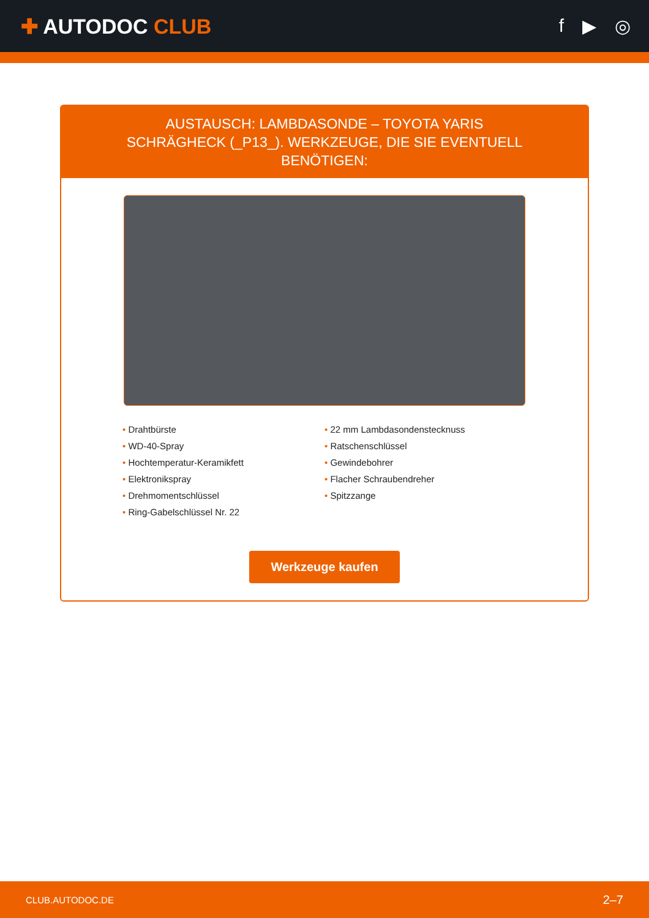✚ AUTODOC CLUB f ▶ ◎
AUSTAUSCH: LAMBDASONDE – TOYOTA YARIS SCHRÄGHECK (_P13_). WERKZEUGE, DIE SIE EVENTUELL BENÖTIGEN:
• Drahtbürste
• WD-40-Spray
• Hochtemperatur-Keramikfett
• Elektronikspray
• Drehmomentschlüssel
• Ring-Gabelschlüssel Nr. 22
• 22 mm Lambdasondenstecknuss
• Ratschenschlüssel
• Gewindebohrer
• Flacher Schraubendreher
• Spitzzange
Werkzeuge kaufen
CLUB.AUTODOC.DE 2–7